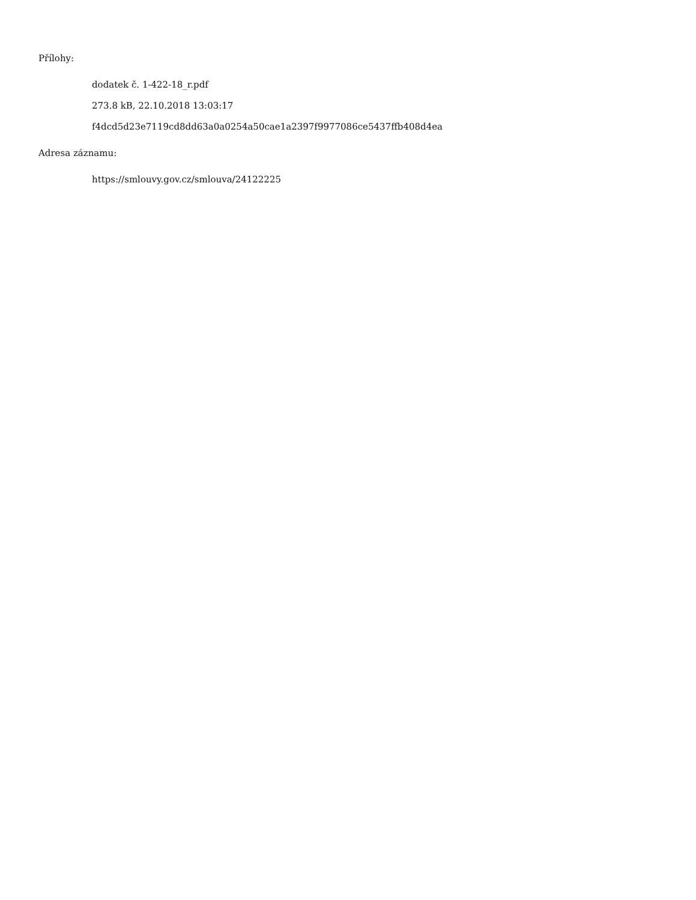Přílohy:
dodatek č. 1-422-18_r.pdf
273.8 kB, 22.10.2018 13:03:17
f4dcd5d23e7119cd8dd63a0a0254a50cae1a2397f9977086ce5437ffb408d4ea
Adresa záznamu:
https://smlouvy.gov.cz/smlouva/24122225